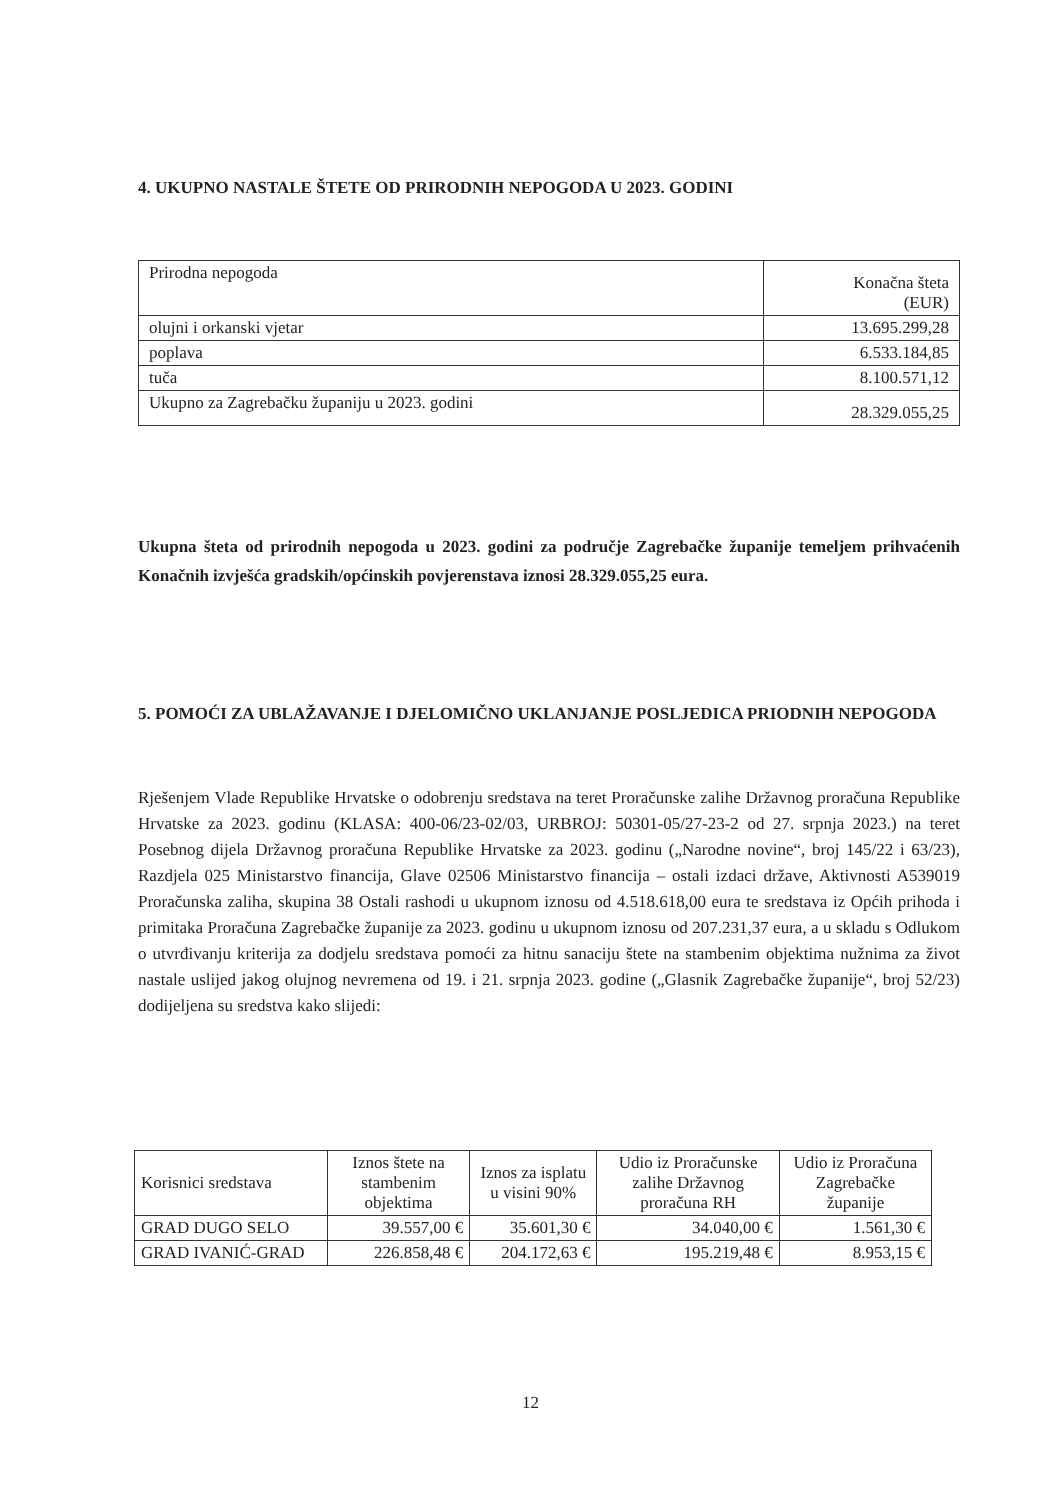4. UKUPNO NASTALE ŠTETE OD PRIRODNIH NEPOGODA U 2023. GODINI
| Prirodna nepogoda | Konačna šteta (EUR) |
| olujni i orkanski vjetar | 13.695.299,28 |
| poplava | 6.533.184,85 |
| tuča | 8.100.571,12 |
| Ukupno za Zagrebačku županiju u 2023. godini | 28.329.055,25 |
Ukupna šteta od prirodnih nepogoda u 2023. godini za područje Zagrebačke županije temeljem prihvaćenih Konačnih izvješća gradskih/općinskih povjerenstava iznosi 28.329.055,25 eura.
5. POMOĆI ZA UBLAŽAVANJE I DJELOMIČNO UKLANJANJE POSLJEDICA PRIODNIH NEPOGODA
Rješenjem Vlade Republike Hrvatske o odobrenju sredstava na teret Proračunske zalihe Državnog proračuna Republike Hrvatske za 2023. godinu (KLASA: 400-06/23-02/03, URBROJ: 50301-05/27-23-2 od 27. srpnja 2023.) na teret Posebnog dijela Državnog proračuna Republike Hrvatske za 2023. godinu („Narodne novine“, broj 145/22 i 63/23), Razdjela 025 Ministarstvo financija, Glave 02506 Ministarstvo financija – ostali izdaci države, Aktivnosti A539019 Proračunska zaliha, skupina 38 Ostali rashodi u ukupnom iznosu od 4.518.618,00 eura te sredstava iz Općih prihoda i primitaka Proračuna Zagrebačke županije za 2023. godinu u ukupnom iznosu od 207.231,37 eura, a u skladu s Odlukom o utvrđivanju kriterija za dodjelu sredstava pomoći za hitnu sanaciju štete na stambenim objektima nužnima za život nastale uslijed jakog olujnog nevremena od 19. i 21. srpnja 2023. godine („Glasnik Zagrebačke županije“, broj 52/23) dodijeljena su sredstva kako slijedi:
| Korisnici sredstava | Iznos štete na stambenim objektima | Iznos za isplatu u visini 90% | Udio iz Proračunske zalihe Državnog proračuna RH | Udio iz Proračuna Zagrebačke županije |
| GRAD DUGO SELO | 39.557,00 € | 35.601,30 € | 34.040,00 € | 1.561,30 € |
| GRAD IVANIĆ-GRAD | 226.858,48 € | 204.172,63 € | 195.219,48 € | 8.953,15 € |
12